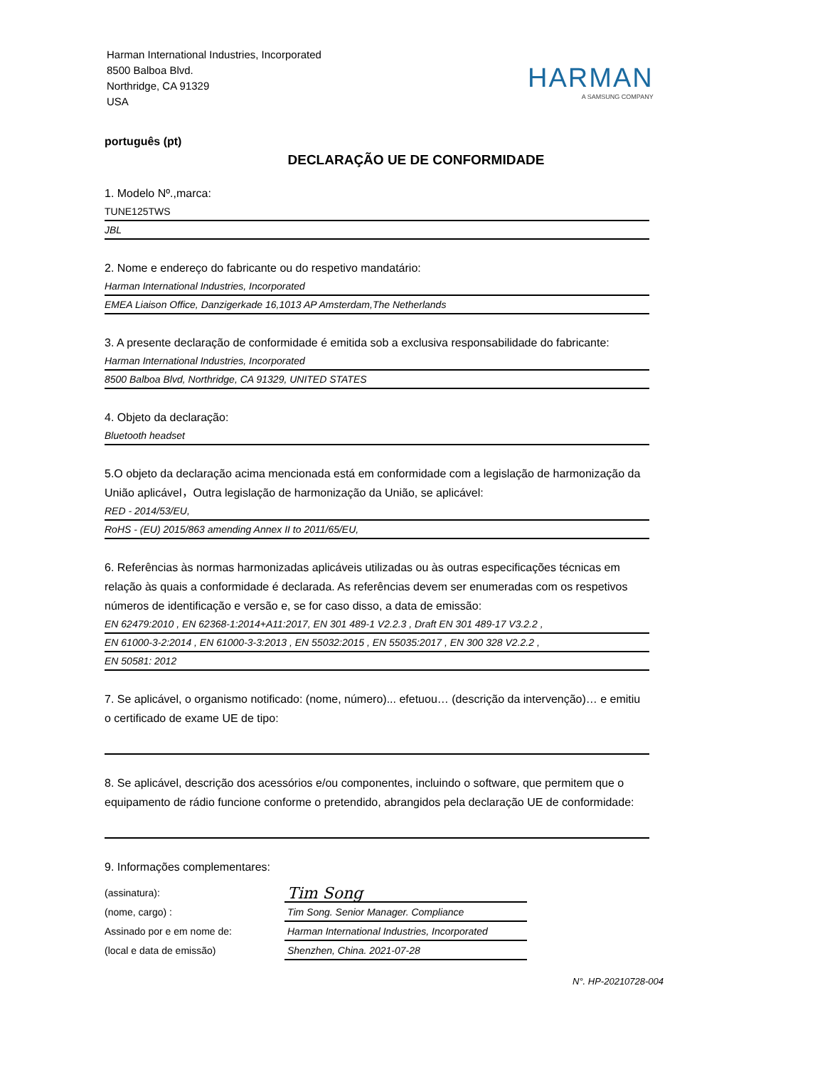Harman International Industries, Incorporated
8500 Balboa Blvd.
Northridge, CA 91329
USA
HARMAN
A SAMSUNG COMPANY
português (pt)
DECLARAÇÃO UE DE CONFORMIDADE
1. Modelo Nº.,marca:
TUNE125TWS
JBL
2. Nome e endereço do fabricante ou do respetivo mandatário:
Harman International Industries, Incorporated
EMEA Liaison Office, Danzigerkade 16,1013 AP Amsterdam,The Netherlands
3. A presente declaração de conformidade é emitida sob a exclusiva responsabilidade do fabricante:
Harman International Industries, Incorporated
8500 Balboa Blvd, Northridge, CA 91329, UNITED STATES
4. Objeto da declaração:
Bluetooth headset
5.O objeto da declaração acima mencionada está em conformidade com a legislação de harmonização da União aplicável，Outra legislação de harmonização da União, se aplicável:
RED - 2014/53/EU,
RoHS - (EU) 2015/863 amending Annex II to 2011/65/EU,
6. Referências às normas harmonizadas aplicáveis utilizadas ou às outras especificações técnicas em relação às quais a conformidade é declarada. As referências devem ser enumeradas com os respetivos números de identificação e versão e, se for caso disso, a data de emissão:
EN 62479:2010 , EN 62368-1:2014+A11:2017, EN 301 489-1 V2.2.3 , Draft EN 301 489-17 V3.2.2 ,
EN 61000-3-2:2014 , EN 61000-3-3:2013 , EN 55032:2015 , EN 55035:2017 , EN 300 328 V2.2.2 ,
EN 50581: 2012
7. Se aplicável, o organismo notificado: (nome, número)... efetuou… (descrição da intervenção)… e emitiu o certificado de exame UE de tipo:
8. Se aplicável, descrição dos acessórios e/ou componentes, incluindo o software, que permitem que o equipamento de rádio funcione conforme o pretendido, abrangidos pela declaração UE de conformidade:
9. Informações complementares:
(assinatura):
(nome, cargo) :
Assinado por e em nome de:
(local e data de emissão)
Tim Song
Tim Song. Senior Manager. Compliance
Harman International Industries, Incorporated
Shenzhen, China. 2021-07-28
N°. HP-20210728-004